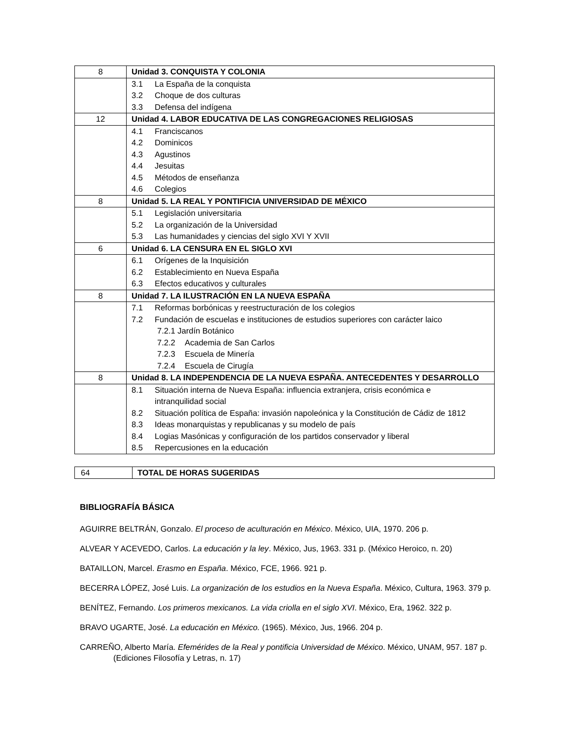| 8 | Unidad 3. CONQUISTA Y COLONIA |
| | 3.1 La España de la conquista 3.2 Choque de dos culturas 3.3 Defensa del indígena |
| 12 | Unidad 4. LABOR EDUCATIVA DE LAS CONGREGACIONES RELIGIOSAS |
| | 4.1 Franciscanos 4.2 Dominicos 4.3 Agustinos 4.4 Jesuitas 4.5 Métodos de enseñanza 4.6 Colegios |
| 8 | Unidad 5. LA REAL Y PONTIFICIA UNIVERSIDAD DE MÉXICO |
| | 5.1 Legislación universitaria 5.2 La organización de la Universidad 5.3 Las humanidades y ciencias del siglo XVI Y XVII |
| 6 | Unidad 6. LA CENSURA EN EL SIGLO XVI |
| | 6.1 Orígenes de la Inquisición 6.2 Establecimiento en Nueva España 6.3 Efectos educativos y culturales |
| 8 | Unidad 7. LA ILUSTRACIÓN EN LA NUEVA ESPAÑA |
| | 7.1 Reformas borbónicas y reestructuración de los colegios 7.2 Fundación de escuelas e instituciones de estudios superiores con carácter laico 7.2.1 Jardín Botánico 7.2.2 Academia de San Carlos 7.2.3 Escuela de Minería 7.2.4 Escuela de Cirugía |
| 8 | Unidad 8. LA INDEPENDENCIA DE LA NUEVA ESPAÑA. ANTECEDENTES Y DESARROLLO |
| | 8.1 Situación interna de Nueva España: influencia extranjera, crisis económica e intranquilidad social 8.2 Situación política de España: invasión napoleónica y la Constitución de Cádiz de 1812 8.3 Ideas monarquistas y republicanas y su modelo de país 8.4 Logias Masónicas y configuración de los partidos conservador y liberal 8.5 Repercusiones en la educación |
| 64 | TOTAL DE HORAS SUGERIDAS |
BIBLIOGRAFÍA BÁSICA
AGUIRRE BELTRÁN, Gonzalo. El proceso de aculturación en México. México, UIA, 1970. 206 p.
ALVEAR Y ACEVEDO, Carlos. La educación y la ley. México, Jus, 1963. 331 p. (México Heroico, n. 20)
BATAILLON, Marcel. Erasmo en España. México, FCE, 1966. 921 p.
BECERRA LÓPEZ, José Luis. La organización de los estudios en la Nueva España. México, Cultura, 1963. 379 p.
BENÍTEZ, Fernando. Los primeros mexicanos. La vida criolla en el siglo XVI. México, Era, 1962. 322 p.
BRAVO UGARTE, José. La educación en México. (1965). México, Jus, 1966. 204 p.
CARREÑO, Alberto María. Efemérides de la Real y pontificia Universidad de México. México, UNAM, 957. 187 p. (Ediciones Filosofía y Letras, n. 17)